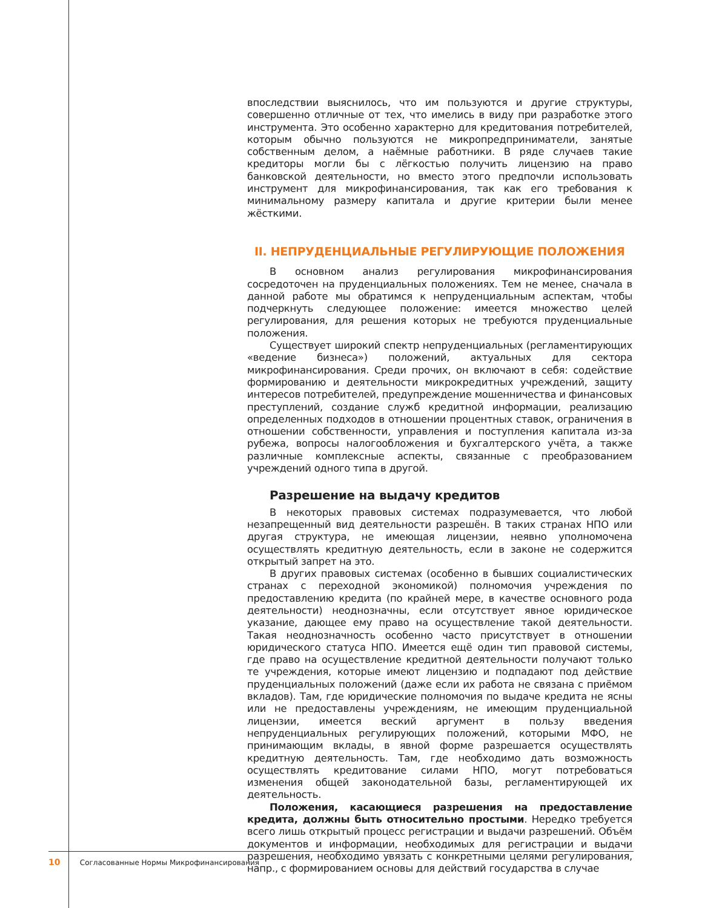впоследствии выяснилось, что им пользуются и другие структуры, совершенно отличные от тех, что имелись в виду при разработке этого инструмента. Это особенно характерно для кредитования потребителей, которым обычно пользуются не микропредприниматели, занятые собственным делом, а наёмные работники. В ряде случаев такие кредиторы могли бы с лёгкостью получить лицензию на право банковской деятельности, но вместо этого предпочли использовать инструмент для микрофинансирования, так как его требования к минимальному размеру капитала и другие критерии были менее жёсткими.
II. НЕПРУДЕНЦИАЛЬНЫЕ РЕГУЛИРУЮЩИЕ ПОЛОЖЕНИЯ
В основном анализ регулирования микрофинансирования сосредоточен на пруденциальных положениях. Тем не менее, сначала в данной работе мы обратимся к непруденциальным аспектам, чтобы подчеркнуть следующее положение: имеется множество целей регулирования, для решения которых не требуются пруденциальные положения.
Существует широкий спектр непруденциальных (регламентирующих «ведение бизнеса») положений, актуальных для сектора микрофинансирования. Среди прочих, он включают в себя: содействие формированию и деятельности микрокредитных учреждений, защиту интересов потребителей, предупреждение мошенничества и финансовых преступлений, создание служб кредитной информации, реализацию определенных подходов в отношении процентных ставок, ограничения в отношении собственности, управления и поступления капитала из-за рубежа, вопросы налогообложения и бухгалтерского учёта, а также различные комплексные аспекты, связанные с преобразованием учреждений одного типа в другой.
Разрешение на выдачу кредитов
В некоторых правовых системах подразумевается, что любой незапрещенный вид деятельности разрешён. В таких странах НПО или другая структура, не имеющая лицензии, неявно уполномочена осуществлять кредитную деятельность, если в законе не содержится открытый запрет на это.
В других правовых системах (особенно в бывших социалистических странах с переходной экономикой) полномочия учреждения по предоставлению кредита (по крайней мере, в качестве основного рода деятельности) неоднозначны, если отсутствует явное юридическое указание, дающее ему право на осуществление такой деятельности. Такая неоднозначность особенно часто присутствует в отношении юридического статуса НПО. Имеется ещё один тип правовой системы, где право на осуществление кредитной деятельности получают только те учреждения, которые имеют лицензию и подпадают под действие пруденциальных положений (даже если их работа не связана с приёмом вкладов). Там, где юридические полномочия по выдаче кредита не ясны или не предоставлены учреждениям, не имеющим пруденциальной лицензии, имеется веский аргумент в пользу введения непруденциальных регулирующих положений, которыми МФО, не принимающим вклады, в явной форме разрешается осуществлять кредитную деятельность. Там, где необходимо дать возможность осуществлять кредитование силами НПО, могут потребоваться изменения общей законодательной базы, регламентирующей их деятельность.
Положения, касающиеся разрешения на предоставление кредита, должны быть относительно простыми. Нередко требуется всего лишь открытый процесс регистрации и выдачи разрешений. Объём документов и информации, необходимых для регистрации и выдачи разрешения, необходимо увязать с конкретными целями регулирования, напр., с формированием основы для действий государства в случае
10 Согласованные Нормы Микрофинансирования